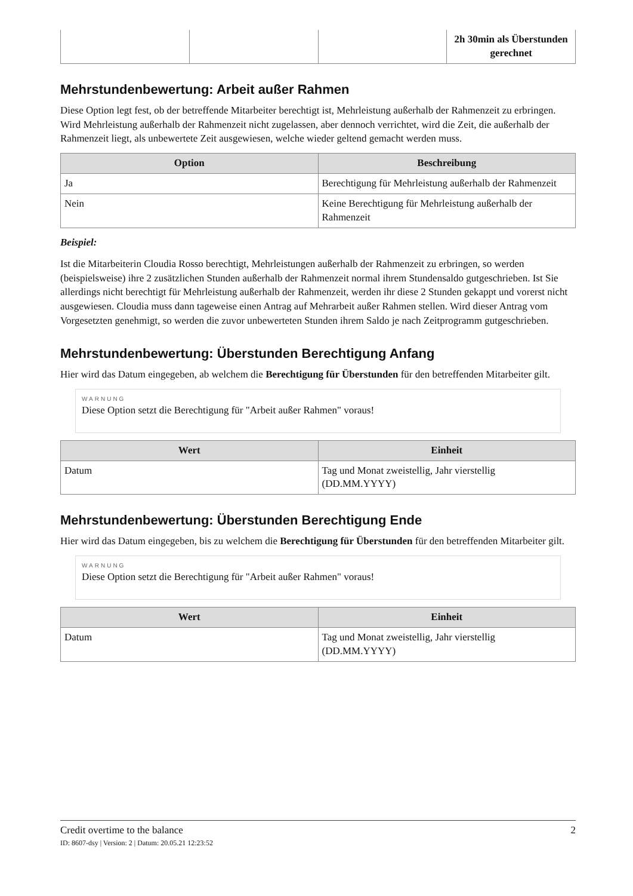| | | | 2h 30min als Überstunden gerechnet |
Mehrstundenbewertung: Arbeit außer Rahmen
Diese Option legt fest, ob der betreffende Mitarbeiter berechtigt ist, Mehrleistung außerhalb der Rahmenzeit zu erbringen. Wird Mehrleistung außerhalb der Rahmenzeit nicht zugelassen, aber dennoch verrichtet, wird die Zeit, die außerhalb der Rahmenzeit liegt, als unbewertete Zeit ausgewiesen, welche wieder geltend gemacht werden muss.
| Option | Beschreibung |
| --- | --- |
| Ja | Berechtigung für Mehrleistung außerhalb der Rahmenzeit |
| Nein | Keine Berechtigung für Mehrleistung außerhalb der Rahmenzeit |
Beispiel:
Ist die Mitarbeiterin Cloudia Rosso berechtigt, Mehrleistungen außerhalb der Rahmenzeit zu erbringen, so werden (beispielsweise) ihre 2 zusätzlichen Stunden außerhalb der Rahmenzeit normal ihrem Stundensaldo gutgeschrieben. Ist Sie allerdings nicht berechtigt für Mehrleistung außerhalb der Rahmenzeit, werden ihr diese 2 Stunden gekappt und vorerst nicht ausgewiesen. Cloudia muss dann tageweise einen Antrag auf Mehrarbeit außer Rahmen stellen. Wird dieser Antrag vom Vorgesetzten genehmigt, so werden die zuvor unbewerteten Stunden ihrem Saldo je nach Zeitprogramm gutgeschrieben.
Mehrstundenbewertung: Überstunden Berechtigung Anfang
Hier wird das Datum eingegeben, ab welchem die Berechtigung für Überstunden für den betreffenden Mitarbeiter gilt.
WARNUNG
Diese Option setzt die Berechtigung für "Arbeit außer Rahmen" voraus!
| Wert | Einheit |
| --- | --- |
| Datum | Tag und Monat zweistellig, Jahr vierstellig (DD.MM.YYYY) |
Mehrstundenbewertung: Überstunden Berechtigung Ende
Hier wird das Datum eingegeben, bis zu welchem die Berechtigung für Überstunden für den betreffenden Mitarbeiter gilt.
WARNUNG
Diese Option setzt die Berechtigung für "Arbeit außer Rahmen" voraus!
| Wert | Einheit |
| --- | --- |
| Datum | Tag und Monat zweistellig, Jahr vierstellig (DD.MM.YYYY) |
2 Credit overtime to the balance
ID: 8607-dsy | Version: 2 | Datum: 20.05.21 12:23:52